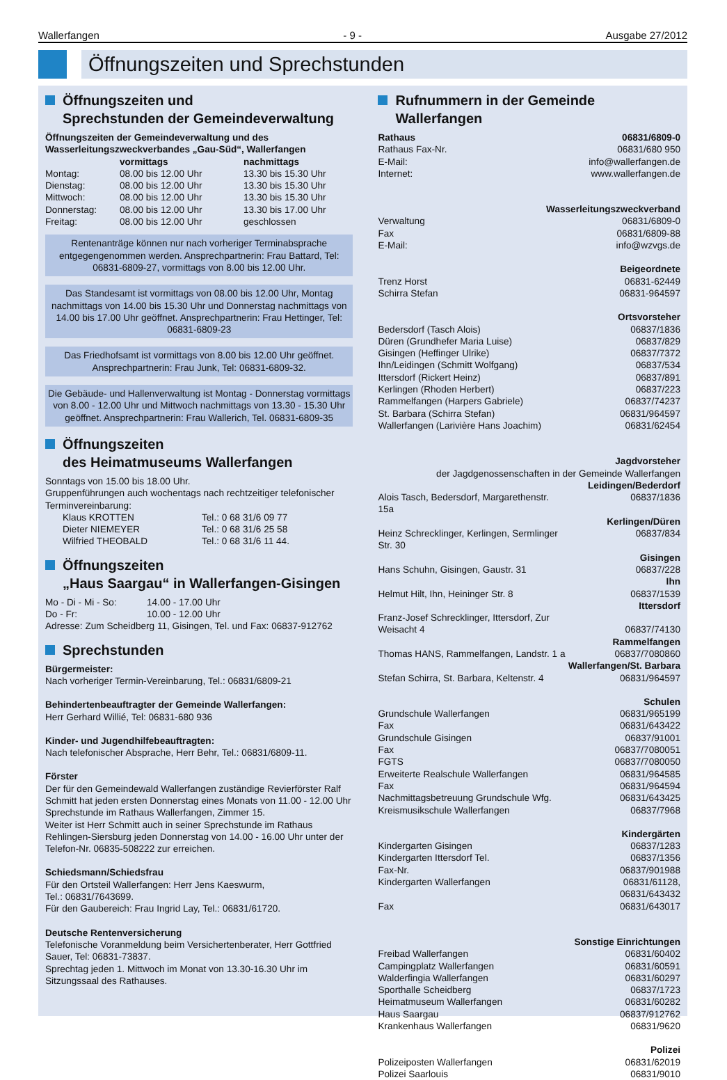Wallerfangen - 9 - Ausgabe 27/2012
Öffnungszeiten und Sprechstunden
Öffnungszeiten und
Sprechstunden der Gemeindeverwaltung
Öffnungszeiten der Gemeindeverwaltung und des Wasserleitungszweckverbandes „Gau-Süd“, Wallerfangen
| | vormittags | nachmittags |
| --- | --- | --- |
| Montag: | 08.00 bis 12.00 Uhr | 13.30 bis 15.30 Uhr |
| Dienstag: | 08.00 bis 12.00 Uhr | 13.30 bis 15.30 Uhr |
| Mittwoch: | 08.00 bis 12.00 Uhr | 13.30 bis 15.30 Uhr |
| Donnerstag: | 08.00 bis 12.00 Uhr | 13.30 bis 17.00 Uhr |
| Freitag: | 08.00 bis 12.00 Uhr | geschlossen |
Rentenanträge können nur nach vorheriger Terminabsprache entgegengenommen werden. Ansprechpartnerin: Frau Battard, Tel: 06831-6809-27, vormittags von 8.00 bis 12.00 Uhr.
Das Standesamt ist vormittags von 08.00 bis 12.00 Uhr, Montag nachmittags von 14.00 bis 15.30 Uhr und Donnerstag nachmittags von 14.00 bis 17.00 Uhr geöffnet. Ansprechpartnerin: Frau Hettinger, Tel: 06831-6809-23
Das Friedhofsamt ist vormittags von 8.00 bis 12.00 Uhr geöffnet. Ansprechpartnerin: Frau Junk, Tel: 06831-6809-32.
Die Gebäude- und Hallenverwaltung ist Montag - Donnerstag vormittags von 8.00 - 12.00 Uhr und Mittwoch nachmittags von 13.30 - 15.30 Uhr geöffnet. Ansprechpartnerin: Frau Wallerich, Tel. 06831-6809-35
Öffnungszeiten
des Heimatmuseums Wallerfangen
Sonntags von 15.00 bis 18.00 Uhr.
Gruppenführungen auch wochentags nach rechtzeitiger telefonischer Terminvereinbarung:
| Klaus KROTTEN | Tel.: 0 68 31/6 09 77 |
| Dieter NIEMEYER | Tel.: 0 68 31/6 25 58 |
| Wilfried THEOBALD | Tel.: 0 68 31/6 11 44. |
Öffnungszeiten
„Haus Saargau“ in Wallerfangen-Gisingen
| Mo - Di - Mi - So: | 14.00 - 17.00 Uhr |
| Do - Fr: | 10.00 - 12.00 Uhr |
Adresse: Zum Scheidberg 11, Gisingen, Tel. und Fax: 06837-912762
Sprechstunden
Bürgermeister:
Nach vorheriger Termin-Vereinbarung, Tel.: 06831/6809-21
Behindertenbeauftragter der Gemeinde Wallerfangen:
Herr Gerhard Willié, Tel: 06831-680 936
Kinder- und Jugendhilfebeauftragten:
Nach telefonischer Absprache, Herr Behr, Tel.: 06831/6809-11.
Förster
Der für den Gemeindewald Wallerfangen zuständige Revierförster Ralf Schmitt hat jeden ersten Donnerstag eines Monats von 11.00 - 12.00 Uhr Sprechstunde im Rathaus Wallerfangen, Zimmer 15.
Weiter ist Herr Schmitt auch in seiner Sprechstunde im Rathaus Rehlingen-Siersburg jeden Donnerstag von 14.00 - 16.00 Uhr unter der Telefon-Nr. 06835-508222 zur erreichen.
Schiedsmann/Schiedsfrau
Für den Ortsteil Wallerfangen: Herr Jens Kaeswurm,
Tel.: 06831/7643699.
Für den Gaubereich: Frau Ingrid Lay, Tel.: 06831/61720.
Deutsche Rentenversicherung
Telefonische Voranmeldung beim Versichertenberater, Herr Gottfried Sauer, Tel: 06831-73837.
Sprechtag jeden 1. Mittwoch im Monat von 13.30-16.30 Uhr im Sitzungssaal des Rathauses.
Rufnummern in der Gemeinde Wallerfangen
| Rathaus | 06831/6809-0 |
| Rathaus Fax-Nr. | 06831/680 950 |
| E-Mail: | info@wallerfangen.de |
| Internet: | www.wallerfangen.de |
| Wasserleitungszweckverband | |
| Verwaltung | 06831/6809-0 |
| Fax | 06831/6809-88 |
| E-Mail: | info@wzvgs.de |
| Beigeordnete | |
| Trenz Horst | 06831-62449 |
| Schirra Stefan | 06831-964597 |
| Ortsvorsteher | |
| Bedersdorf (Tasch Alois) | 06837/1836 |
| Düren (Grundhefer Maria Luise) | 06837/829 |
| Gisingen (Heffinger Ulrike) | 06837/7372 |
| Ihn/Leidingen (Schmitt Wolfgang) | 06837/534 |
| Ittersdorf (Rickert Heinz) | 06837/891 |
| Kerlingen (Rhoden Herbert) | 06837/223 |
| Rammelfangen (Harpers Gabriele) | 06837/74237 |
| St. Barbara (Schirra Stefan) | 06831/964597 |
| Wallerfangen (Larivière Hans Joachim) | 06831/62454 |
| Jagdvorsteher der Jagdgenossenschaften in der Gemeinde Wallerfangen Leidingen/Bederdorf | |
| Alois Tasch, Bedersdorf, Margarethenstr. 15a | 06837/1836 |
| Kerlingen/Düren | |
| Heinz Schrecklinger, Kerlingen, Sermlinger Str. 30 | 06837/834 |
| Gisingen | |
| Hans Schuhn, Gisingen, Gaustr. 31 | 06837/228 |
| Ihn | |
| Helmut Hilt, Ihn, Heininger Str. 8 | 06837/1539 |
| Ittersdorf | |
| Franz-Josef Schrecklinger, Ittersdorf, Zur Weisacht 4 | 06837/74130 |
| Rammelfangen | |
| Thomas HANS, Rammelfangen, Landstr. 1 a | 06837/7080860 |
| Wallerfangen/St. Barbara | |
| Stefan Schirra, St. Barbara, Keltenstr. 4 | 06831/964597 |
| Schulen | |
| Grundschule Wallerfangen | 06831/965199 |
| Fax | 06831/643422 |
| Grundschule Gisingen | 06837/91001 |
| Fax | 06837/7080051 |
| FGTS | 06837/7080050 |
| Erweiterte Realschule Wallerfangen | 06831/964585 |
| Fax | 06831/964594 |
| Nachmittagsbetreuung Grundschule Wfg. | 06831/643425 |
| Kreismusikschule Wallerfangen | 06837/7968 |
| Kindergärten | |
| Kindergarten Gisingen | 06837/1283 |
| Kindergarten Ittersdorf Tel. | 06837/1356 |
| Fax-Nr. | 06837/901988 |
| Kindergarten Wallerfangen | 06831/61128, 06831/643432 |
| Fax | 06831/643017 |
| Sonstige Einrichtungen | |
| Freibad Wallerfangen | 06831/60402 |
| Campingplatz Wallerfangen | 06831/60591 |
| Walderfingia Wallerfangen | 06831/60297 |
| Sporthalle Scheidberg | 06837/1723 |
| Heimatmuseum Wallerfangen | 06831/60282 |
| Haus Saargau | 06837/912762 |
| Krankenhaus Wallerfangen | 06831/9620 |
| Polizei | |
| Polizeiposten Wallerfangen | 06831/62019 |
| Polizei Saarlouis | 06831/9010 |